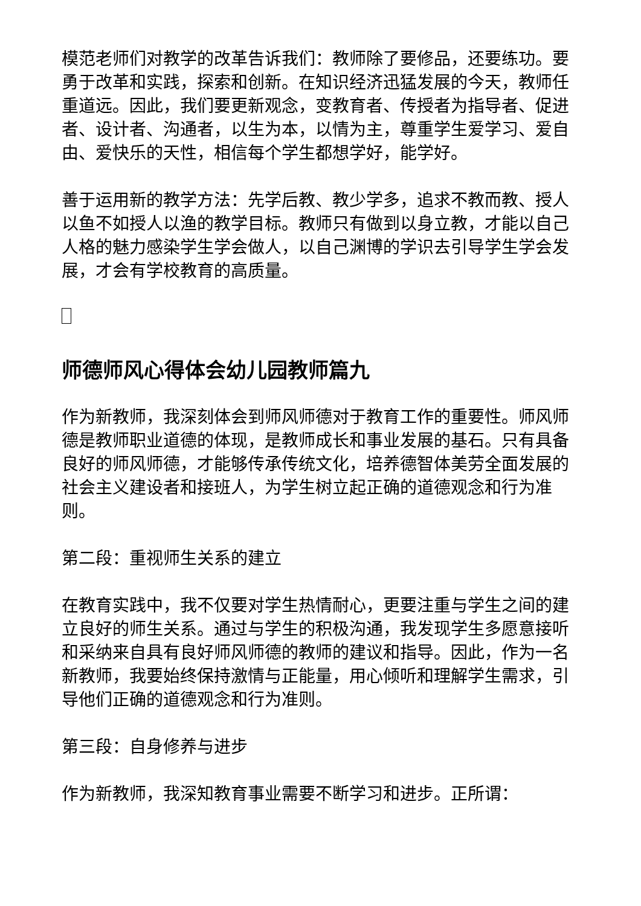模范老师们对教学的改革告诉我们：教师除了要修品，还要练功。要勇于改革和实践，探索和创新。在知识经济迅猛发展的今天，教师任重道远。因此，我们要更新观念，变教育者、传授者为指导者、促进者、设计者、沟通者，以生为本，以情为主，尊重学生爱学习、爱自由、爱快乐的天性，相信每个学生都想学好，能学好。
善于运用新的教学方法：先学后教、教少学多，追求不教而教、授人以鱼不如授人以渔的教学目标。教师只有做到以身立教，才能以自己人格的魅力感染学生学会做人，以自己渊博的学识去引导学生学会发展，才会有学校教育的高质量。
师德师风心得体会幼儿园教师篇九
作为新教师，我深刻体会到师风师德对于教育工作的重要性。师风师德是教师职业道德的体现，是教师成长和事业发展的基石。只有具备良好的师风师德，才能够传承传统文化，培养德智体美劳全面发展的社会主义建设者和接班人，为学生树立起正确的道德观念和行为准则。
第二段：重视师生关系的建立
在教育实践中，我不仅要对学生热情耐心，更要注重与学生之间的建立良好的师生关系。通过与学生的积极沟通，我发现学生多愿意接听和采纳来自具有良好师风师德的教师的建议和指导。因此，作为一名新教师，我要始终保持激情与正能量，用心倾听和理解学生需求，引导他们正确的道德观念和行为准则。
第三段：自身修养与进步
作为新教师，我深知教育事业需要不断学习和进步。正所谓：